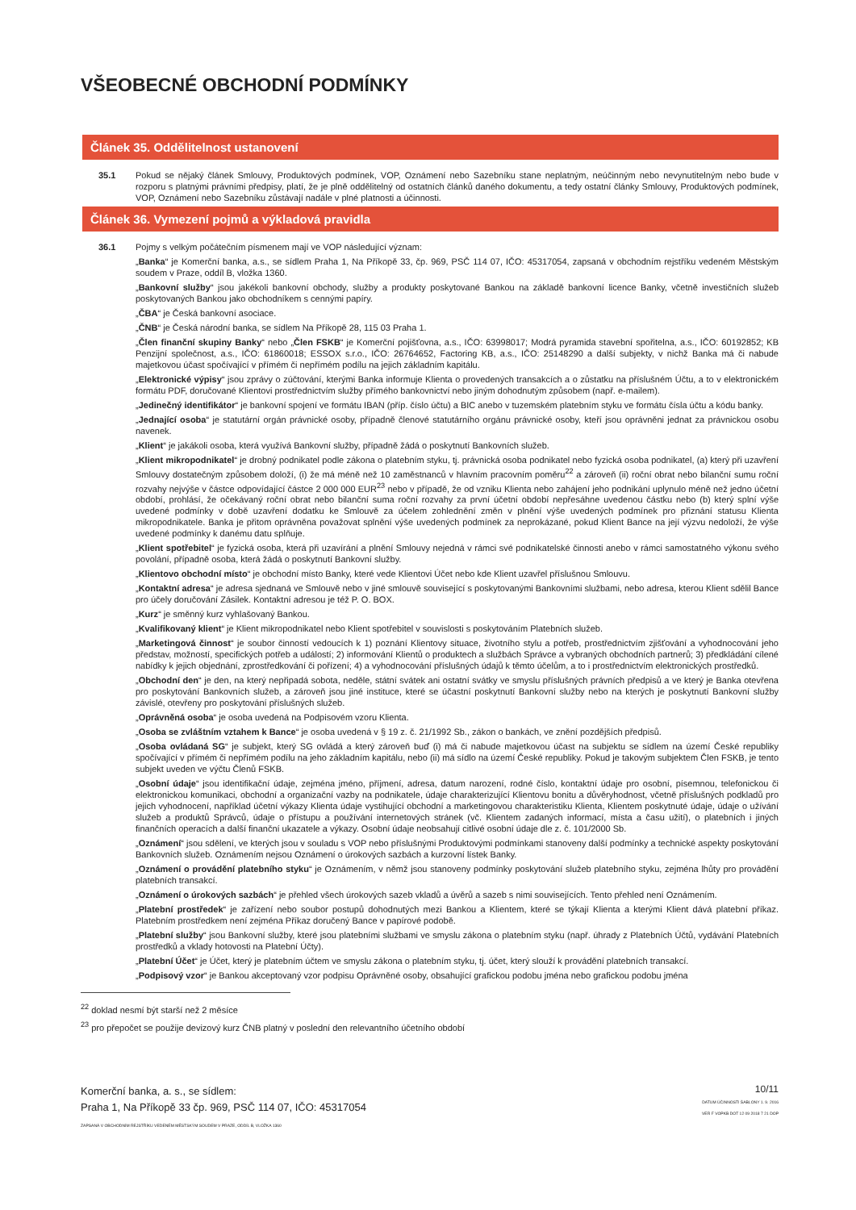VŠEOBECNÉ OBCHODNÍ PODMÍNKY
Článek 35. Oddělitelnost ustanovení
35.1 Pokud se nějaký článek Smlouvy, Produktových podmínek, VOP, Oznámení nebo Sazebníku stane neplatným, neúčinným nebo nevynutitelným nebo bude v rozporu s platnými právními předpisy, platí, že je plně oddělitelný od ostatních článků daného dokumentu, a tedy ostatní články Smlouvy, Produktových podmínek, VOP, Oznámení nebo Sazebníku zůstávají nadále v plné platnosti a účinnosti.
Článek 36. Vymezení pojmů a výkladová pravidla
36.1 Pojmy s velkým počátečním písmenem mají ve VOP následující význam:
„Banka“ je Komerční banka, a.s., se sídlem Praha 1, Na Příkopě 33, čp. 969, PSČ 114 07, IČO: 45317054, zapsaná v obchodním rejstříku vedeném Městským soudem v Praze, oddíl B, vložka 1360.
„Bankovní služby“ jsou jakékoli bankovní obchody, služby a produkty poskytované Bankou na základě bankovní licence Banky, včetně investičních služeb poskytovaných Bankou jako obchodníkem s cennými papíry.
„ČBA“ je Česká bankovní asociace.
„ČNB“ je Česká národní banka, se sídlem Na Příkopě 28, 115 03 Praha 1.
„Člen finanční skupiny Banky“ nebo „Člen FSKB“ je Komerční pojišťovna, a.s., IČO: 63998017; Modrá pyramida stavební spořitelna, a.s., IČO: 60192852; KB Penzijní společnost, a.s., IČO: 61860018; ESSOX s.r.o., IČO: 26764652, Factoring KB, a.s., IČO: 25148290 a další subjekty, v nichž Banka má či nabude majetkovou účast spočívající v přímém či nepřímém podílu na jejich základním kapitálu.
„Elektronické výpisy“ jsou zprávy o zúčtování, kterými Banka informuje Klienta o provedených transakcích a o zůstatku na příslušném Účtu, a to v elektronickém formátu PDF, doručované Klientovi prostřednictvím služby přímého bankovnictví nebo jiným dohodnutým způsobem (např. e-mailem).
„Jedinečný identifikátor“ je bankovní spojení ve formátu IBAN (příp. číslo účtu) a BIC anebo v tuzemském platebním styku ve formátu čísla účtu a kódu banky.
„Jednající osoba“ je statutární orgán právnické osoby, případně členové statutárního orgánu právnické osoby, kteří jsou oprávněni jednat za právnickou osobu navenek.
„Klient“ je jakákoli osoba, která využívá Bankovní služby, případně žádá o poskytnutí Bankovních služeb.
„Klient mikropodnikatel“ je drobný podnikatel podle zákona o platebním styku, tj. právnická osoba podnikatel nebo fyzická osoba podnikatel, (a) který při uzavření Smlouvy dostatečným způsobem doloží, (i) že má méně než 10 zaměstnanců v hlavním pracovním poměru<sup>22</sup> a zároveň (ii) roční obrat nebo bilanční sumu roční rozvahy nejvýše v částce odpovídající částce 2 000 000 EUR<sup>23</sup> nebo v případě, že od vzniku Klienta nebo zahájení jeho podnikání uplynulo méně než jedno účetní období, prohlásí, že očekávaný roční obrat nebo bilanční suma roční rozvahy za první účetní období nepřesáhne uvedenou částku nebo (b) který splní výše uvedené podmínky v době uzavření dodatku ke Smlouvě za účelem zohlednění změn v plnění výše uvedených podmínek pro přiznání statusu Klienta mikropodnikatele. Banka je přitom oprávněna považovat splnění výše uvedených podmínek za neprokázané, pokud Klient Bance na její výzvu nedoloží, že výše uvedené podmínky k danému datu splňuje.
„Klient spotřebitel“ je fyzická osoba, která při uzavírání a plnění Smlouvy nejedná v rámci své podnikatelské činnosti anebo v rámci samostatného výkonu svého povolání, případně osoba, která žádá o poskytnutí Bankovní služby.
„Klientovo obchodní místo“ je obchodní místo Banky, které vede Klientovi Účet nebo kde Klient uzavřel příslušnou Smlouvu.
„Kontaktní adresa“ je adresa sjednaná ve Smlouvě nebo v jiné smlouvě související s poskytovanými Bankovními službami, nebo adresa, kterou Klient sdělil Bance pro účely doručování Zásilek. Kontaktní adresou je též P. O. BOX.
„Kurz“ je směnný kurz vyhlašovaný Bankou.
„Kvalifikovaný klient“ je Klient mikropodnikatel nebo Klient spotřebitel v souvislosti s poskytováním Platebních služeb.
„Marketingová činnost“ je soubor činností vedoucích k 1) poznání Klientovy situace, životního stylu a potřeb, prostřednictvím zjišťování a vyhodnocování jeho představ, možností, specifických potřeb a událostí; 2) informování Klientů o produktech a službách Správce a vybraných obchodních partnerů; 3) předkládání cílené nabídky k jejich objednání, zprostředkování či pořízení; 4) a vyhodnocování příslušných údajů k těmto účelům, a to i prostřednictvím elektronických prostředků.
„Obchodní den“ je den, na který nepřipadá sobota, neděle, státní svátek ani ostatní svátky ve smyslu příslušných právních předpisů a ve který je Banka otevřena pro poskytování Bankovních služeb, a zároveň jsou jiné instituce, které se účastní poskytnutí Bankovní služby nebo na kterých je poskytnutí Bankovní služby závislé, otevřeny pro poskytování příslušných služeb.
„Oprávněná osoba“ je osoba uvedená na Podpisovém vzoru Klienta.
„Osoba se zvláštním vztahem k Bance“ je osoba uvedená v § 19 z. č. 21/1992 Sb., zákon o bankách, ve znění pozdějších předpisů.
„Osoba ovládaná SG“ je subjekt, který SG ovládá a který zároveň buď (i) má či nabude majetkovou účast na subjektu se sídlem na území České republiky spočívající v přímém či nepřímém podílu na jeho základním kapitálu, nebo (ii) má sídlo na území České republiky. Pokud je takovým subjektem Člen FSKB, je tento subjekt uveden ve výčtu Členů FSKB.
„Osobní údaje“ jsou identifikační údaje, zejména jméno, příjmení, adresa, datum narození, rodné číslo, kontaktní údaje pro osobní, písemnou, telefonickou či elektronickou komunikaci, obchodní a organizační vazby na podnikatele, údaje charakterizující Klientovu bonitu a důvěryhodnost, včetně příslušných podkladů pro jejich vyhodnocení, například účetní výkazy Klienta údaje vystihující obchodní a marketingovou charakteristiku Klienta, Klientem poskytnuté údaje, údaje o užívání služeb a produktů Správců, údaje o přístupu a používání internetových stránek (vč. Klientem zadaných informací, místa a času užití), o platebních i jiných finančních operacích a další finanční ukazatele a výkazy. Osobní údaje neobsahují citlivé osobní údaje dle z. č. 101/2000 Sb.
„Oznámení“ jsou sdělení, ve kterých jsou v souladu s VOP nebo příslušnými Produktovými podmínkami stanoveny další podmínky a technické aspekty poskytování Bankovních služeb. Oznámením nejsou Oznámení o úrokových sazbách a kurzovní lístek Banky.
„Oznámení o provádění platebního styku“ je Oznámením, v němž jsou stanoveny podmínky poskytování služeb platebního styku, zejména lhůty pro provádění platebních transakcí.
„Oznámení o úrokových sazbách“ je přehled všech úrokových sazeb vkladů a úvěrů a sazeb s nimi souvisejících. Tento přehled není Oznámením.
„Platební prostředek“ je zařízení nebo soubor postupů dohodnutých mezi Bankou a Klientem, které se týkají Klienta a kterými Klient dává platební příkaz. Platebním prostředkem není zejména Příkaz doručený Bance v papírové podobě.
„Platební služby“ jsou Bankovní služby, které jsou platebními službami ve smyslu zákona o platebním styku (např. úhrady z Platebních Účtů, vydávání Platebních prostředků a vklady hotovosti na Platební Účty).
„Platební Účet“ je Účet, který je platebním účtem ve smyslu zákona o platebním styku, tj. účet, který slouží k provádění platebních transakcí.
„Podpisový vzor“ je Bankou akceptovaný vzor podpisu Oprávněné osoby, obsahující grafickou podobu jména nebo grafickou podobu jména
<sup>22</sup> doklad nesmí být starší než 2 měsíce
<sup>23</sup> pro přepočet se použije devizový kurz ČNB platný v poslední den relevantního účetního období
Komerční banka, a. s., se sídlem:
Praha 1, Na Příkopě 33 čp. 969, PSČ 114 07, IČO: 45317054
ZAPSANÁ V OBCHODNÍM REJSTŘÍKU VEDENÉM MĚSTSKÝM SOUDEM V PRAZE, ODDÍL B, VLOŽKA 1360
10/11
DATUM ÚČINNOSTI ŠABLONY 1. 9. 2016
VER F VOPKB DOT 12 09 2018 7 21 DOP